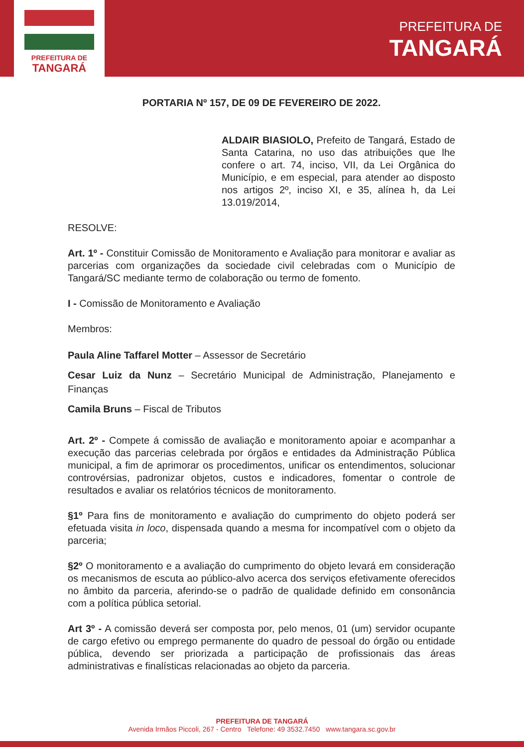PREFEITURA DE
TANGARÁ
PREFEITURA DE
TANGARÁ
PORTARIA Nº 157, DE 09 DE FEVEREIRO DE 2022.
ALDAIR BIASIOLO, Prefeito de Tangará, Estado de Santa Catarina, no uso das atribuições que lhe confere o art. 74, inciso, VII, da Lei Orgânica do Município, e em especial, para atender ao disposto nos artigos 2º, inciso XI, e 35, alínea h, da Lei 13.019/2014,
RESOLVE:
Art. 1º - Constituir Comissão de Monitoramento e Avaliação para monitorar e avaliar as parcerias com organizações da sociedade civil celebradas com o Município de Tangará/SC mediante termo de colaboração ou termo de fomento.
I - Comissão de Monitoramento e Avaliação
Membros:
Paula Aline Taffarel Motter – Assessor de Secretário
Cesar Luiz da Nunz – Secretário Municipal de Administração, Planejamento e Finanças
Camila Bruns – Fiscal de Tributos
Art. 2º - Compete á comissão de avaliação e monitoramento apoiar e acompanhar a execução das parcerias celebrada por órgãos e entidades da Administração Pública municipal, a fim de aprimorar os procedimentos, unificar os entendimentos, solucionar controvérsias, padronizar objetos, custos e indicadores, fomentar o controle de resultados e avaliar os relatórios técnicos de monitoramento.
§1º Para fins de monitoramento e avaliação do cumprimento do objeto poderá ser efetuada visita in loco, dispensada quando a mesma for incompatível com o objeto da parceria;
§2º O monitoramento e a avaliação do cumprimento do objeto levará em consideração os mecanismos de escuta ao público-alvo acerca dos serviços efetivamente oferecidos no âmbito da parceria, aferindo-se o padrão de qualidade definido em consonância com a política pública setorial.
Art 3º - A comissão deverá ser composta por, pelo menos, 01 (um) servidor ocupante de cargo efetivo ou emprego permanente do quadro de pessoal do órgão ou entidade pública, devendo ser priorizada a participação de profissionais das áreas administrativas e finalísticas relacionadas ao objeto da parceria.
PREFEITURA DE TANGARÁ
Avenida Irmãos Piccoli, 267 - Centro Telefone: 49 3532.7450 www.tangara.sc.gov.br